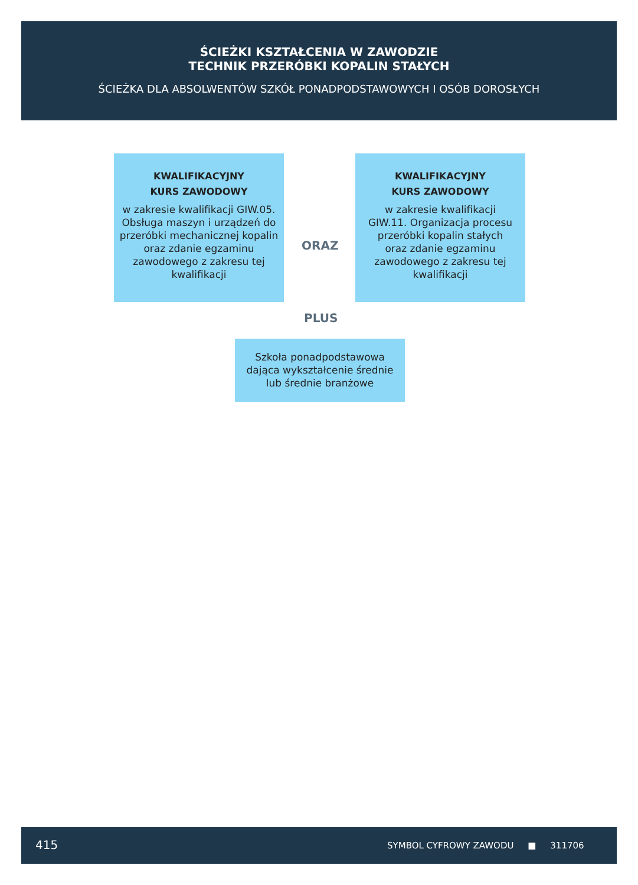ŚCIEŻKI KSZTAŁCENIA W ZAWODZIE
TECHNIK PRZERÓBKI KOPALIN STAŁYCH
ŚCIEŻKA DLA ABSOLWENTÓW SZKÓŁ PONADPODSTAWOWYCH I OSÓB DOROSŁYCH
KWALIFIKACYJNY
KURS ZAWODOWY
w zakresie kwalifikacji GIW.05. Obsługa maszyn i urządzeń do przeróbki mechanicznej kopalin oraz zdanie egzaminu zawodowego z zakresu tej kwalifikacji
ORAZ
KWALIFIKACYJNY
KURS ZAWODOWY
w zakresie kwalifikacji
GIW.11. Organizacja procesu przeróbki kopalin stałych
oraz zdanie egzaminu zawodowego z zakresu tej kwalifikacji
PLUS
Szkoła ponadpodstawowa dająca wykształcenie średnie lub średnie branżowe
415 SYMBOL CYFROWY ZAWODU ■ 311706